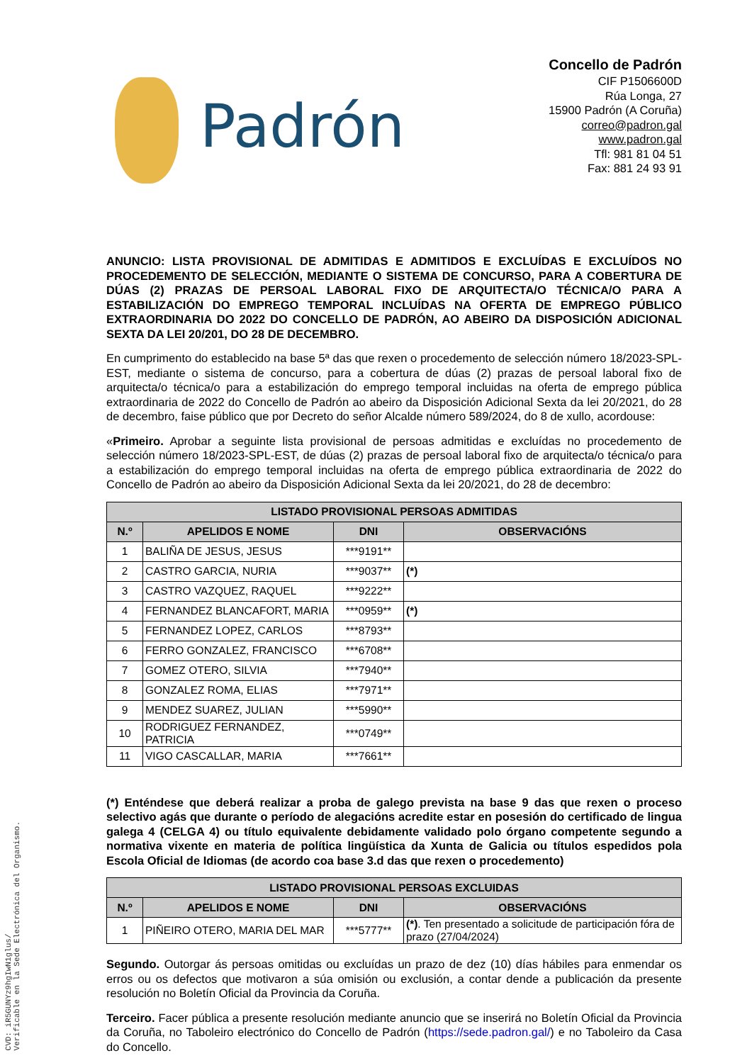Padrón
Concello de Padrón
CIF P1506600D
Rúa Longa, 27
15900 Padrón (A Coruña)
correo@padron.gal
www.padron.gal
Tfl: 981 81 04 51
Fax: 881 24 93 91
ANUNCIO: LISTA PROVISIONAL DE ADMITIDAS E ADMITIDOS E EXCLUÍDAS E EXCLUÍDOS NO PROCEDEMENTO DE SELECCIÓN, MEDIANTE O SISTEMA DE CONCURSO, PARA A COBERTURA DE DÚAS (2) PRAZAS DE PERSOAL LABORAL FIXO DE ARQUITECTA/O TÉCNICA/O PARA A ESTABILIZACIÓN DO EMPREGO TEMPORAL INCLUÍDAS NA OFERTA DE EMPREGO PÚBLICO EXTRAORDINARIA DO 2022 DO CONCELLO DE PADRÓN, AO ABEIRO DA DISPOSICIÓN ADICIONAL SEXTA DA LEI 20/201, DO 28 DE DECEMBRO.
En cumprimento do establecido na base 5ª das que rexen o procedemento de selección número 18/2023-SPL-EST, mediante o sistema de concurso, para a cobertura de dúas (2) prazas de persoal laboral fixo de arquitecta/o técnica/o para a estabilización do emprego temporal incluidas na oferta de emprego pública extraordinaria de 2022 do Concello de Padrón ao abeiro da Disposición Adicional Sexta da lei 20/2021, do 28 de decembro, faise público que por Decreto do señor Alcalde número 589/2024, do 8 de xullo, acordouse:
«Primeiro. Aprobar a seguinte lista provisional de persoas admitidas e excluídas no procedemento de selección número 18/2023-SPL-EST, de dúas (2) prazas de persoal laboral fixo de arquitecta/o técnica/o para a estabilización do emprego temporal incluidas na oferta de emprego pública extraordinaria de 2022 do Concello de Padrón ao abeiro da Disposición Adicional Sexta da lei 20/2021, do 28 de decembro:
| LISTADO PROVISIONAL PERSOAS ADMITIDAS | | | |
| --- | --- | --- | --- |
| N.º | APELIDOS E NOME | DNI | OBSERVACIÓNS |
| 1 | BALIÑA DE JESUS, JESUS | ***9191** | |
| 2 | CASTRO GARCIA, NURIA | ***9037** | (*) |
| 3 | CASTRO VAZQUEZ, RAQUEL | ***9222** | |
| 4 | FERNANDEZ BLANCAFORT, MARIA | ***0959** | (*) |
| 5 | FERNANDEZ LOPEZ, CARLOS | ***8793** | |
| 6 | FERRO GONZALEZ, FRANCISCO | ***6708** | |
| 7 | GOMEZ OTERO, SILVIA | ***7940** | |
| 8 | GONZALEZ ROMA, ELIAS | ***7971** | |
| 9 | MENDEZ SUAREZ, JULIAN | ***5990** | |
| 10 | RODRIGUEZ FERNANDEZ, PATRICIA | ***0749** | |
| 11 | VIGO CASCALLAR, MARIA | ***7661** | |
(*) Enténdese que deberá realizar a proba de galego prevista na base 9 das que rexen o proceso selectivo agás que durante o período de alegacións acredite estar en posesión do certificado de lingua galega 4 (CELGA 4) ou título equivalente debidamente validado polo órgano competente segundo a normativa vixente en materia de política lingüística da Xunta de Galicia ou títulos espedidos pola Escola Oficial de Idiomas (de acordo coa base 3.d das que rexen o procedemento)
| LISTADO PROVISIONAL PERSOAS EXCLUIDAS | | | |
| --- | --- | --- | --- |
| N.º | APELIDOS E NOME | DNI | OBSERVACIÓNS |
| 1 | PIÑEIRO OTERO, MARIA DEL MAR | ***5777** | (*) . Ten presentado a solicitude de participación fóra de prazo (27/04/2024) |
Segundo. Outorgar ás persoas omitidas ou excluídas un prazo de dez (10) días hábiles para enmendar os erros ou os defectos que motivaron a súa omisión ou exclusión, a contar dende a publicación da presente resolución no Boletín Oficial da Provincia da Coruña.
Terceiro. Facer pública a presente resolución mediante anuncio que se inserirá no Boletín Oficial da Provincia da Coruña, no Taboleiro electrónico do Concello de Padrón (https://sede.padron.gal/) e no Taboleiro da Casa do Concello.
CVD: iR5GUNYz9hgIwN1glus/
Verificable en la Sede Electrónica del Organismo.